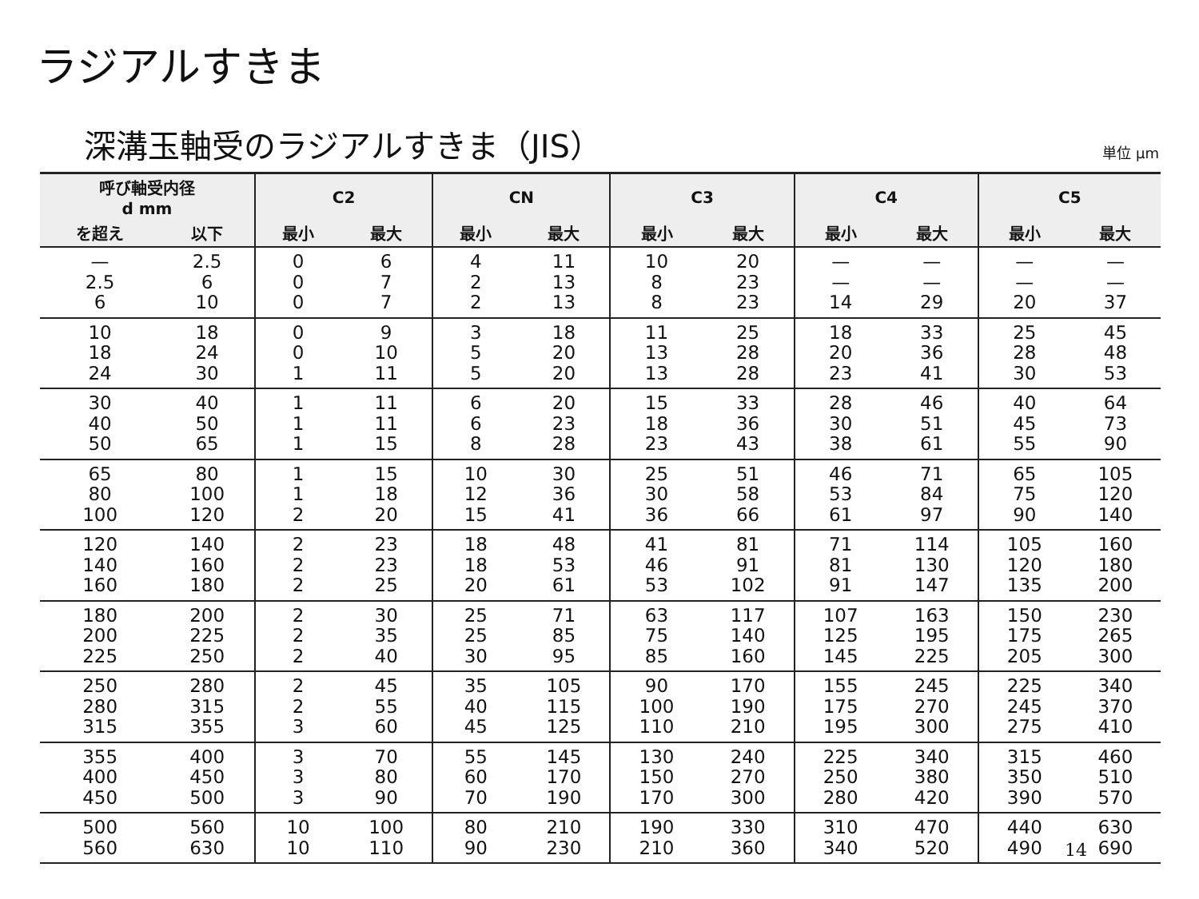ラジアルすきま
深溝玉軸受のラジアルすきま（JIS）
単位 μm
| 呼び軸受内径 d mm | | C2 | | CN | | C3 | | C4 | | C5 | |
| --- | --- | --- | --- | --- | --- | --- | --- | --- | --- | --- | --- |
| を超え | 以下 | 最小 | 最大 | 最小 | 最大 | 最小 | 最大 | 最小 | 最大 | 最小 | 最大 |
| — 2.5 6 | 2.5 6 10 | 0 0 0 | 6 7 7 | 4 2 2 | 11 13 13 | 10 8 8 | 20 23 23 | — — 14 | — — 29 | — — 20 | — — 37 |
| 10 18 24 | 18 24 30 | 0 0 1 | 9 10 11 | 3 5 5 | 18 20 20 | 11 13 13 | 25 28 28 | 18 20 23 | 33 36 41 | 25 28 30 | 45 48 53 |
| 30 40 50 | 40 50 65 | 1 1 1 | 11 11 15 | 6 6 8 | 20 23 28 | 15 18 23 | 33 36 43 | 28 30 38 | 46 51 61 | 40 45 55 | 64 73 90 |
| 65 80 100 | 80 100 120 | 1 1 2 | 15 18 20 | 10 12 15 | 30 36 41 | 25 30 36 | 51 58 66 | 46 53 61 | 71 84 97 | 65 75 90 | 105 120 140 |
| 120 140 160 | 140 160 180 | 2 2 2 | 23 23 25 | 18 18 20 | 48 53 61 | 41 46 53 | 81 91 102 | 71 81 91 | 114 130 147 | 105 120 135 | 160 180 200 |
| 180 200 225 | 200 225 250 | 2 2 2 | 30 35 40 | 25 25 30 | 71 85 95 | 63 75 85 | 117 140 160 | 107 125 145 | 163 195 225 | 150 175 205 | 230 265 300 |
| 250 280 315 | 280 315 355 | 2 2 3 | 45 55 60 | 35 40 45 | 105 115 125 | 90 100 110 | 170 190 210 | 155 175 195 | 245 270 300 | 225 245 275 | 340 370 410 |
| 355 400 450 | 400 450 500 | 3 3 3 | 70 80 90 | 55 60 70 | 145 170 190 | 130 150 170 | 240 270 300 | 225 250 280 | 340 380 420 | 315 350 390 | 460 510 570 |
| 500 560 | 560 630 | 10 10 | 100 110 | 80 90 | 210 230 | 190 210 | 330 360 | 310 340 | 470 520 | 440 490 | 630 690 |
14